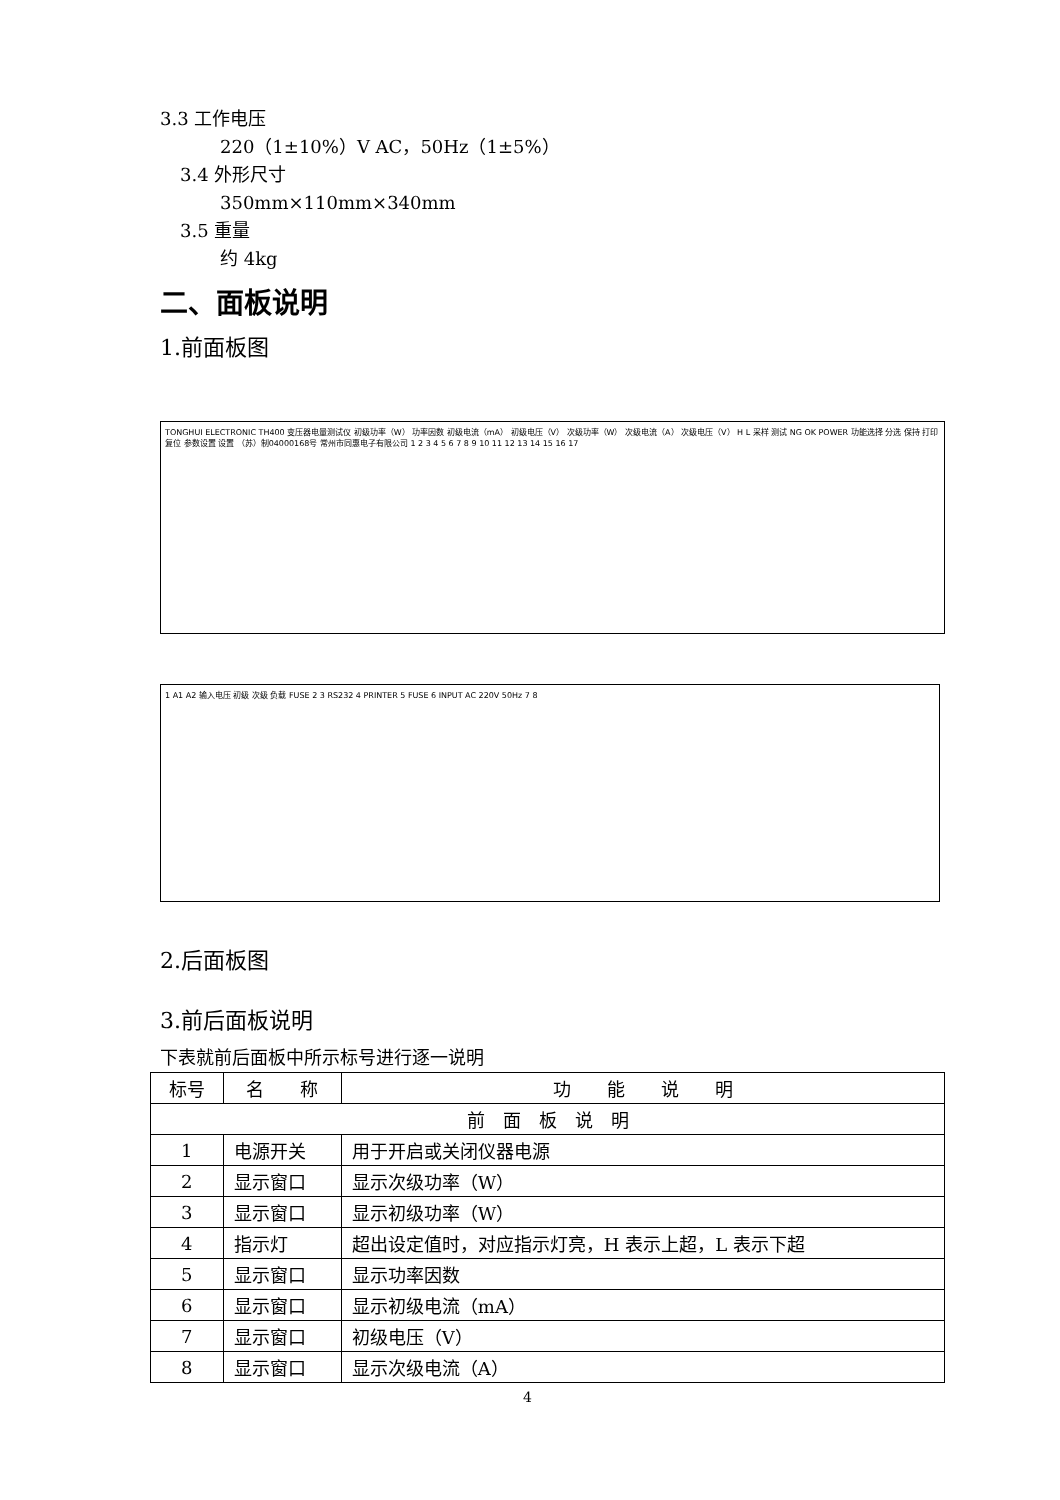3.3 工作电压
220（1±10%）V AC，50Hz（1±5%）
3.4 外形尺寸
350mm×110mm×340mm
3.5 重量
约 4kg
二、面板说明
1.前面板图
TONGHUI ELECTRONIC TH400 变压器电量测试仪 初级功率（W） 功率因数 初级电流（mA） 初级电压（V） 次级功率（W） 次级电流（A） 次级电压（V） H L 采样 测试 NG OK POWER 功能选择 分选 保持 打印 复位 参数设置 设置 （苏）制04000168号 常州市同惠电子有限公司 1 2 3 4 5 6 7 8 9 10 11 12 13 14 15 16 17
1 A1 A2 输入电压 初级 次级 负载 FUSE 2 3 RS232 4 PRINTER 5 FUSE 6 INPUT AC 220V 50Hz 7 8
2.后面板图
3.前后面板说明
下表就前后面板中所示标号进行逐一说明
| 标号 | 名 称 | 功 能 说 明 |
| --- | --- | --- |
| 前 面 板 说 明 | | |
| 1 | 电源开关 | 用于开启或关闭仪器电源 |
| 2 | 显示窗口 | 显示次级功率（W） |
| 3 | 显示窗口 | 显示初级功率（W） |
| 4 | 指示灯 | 超出设定值时，对应指示灯亮，H 表示上超，L 表示下超 |
| 5 | 显示窗口 | 显示功率因数 |
| 6 | 显示窗口 | 显示初级电流（mA） |
| 7 | 显示窗口 | 初级电压（V） |
| 8 | 显示窗口 | 显示次级电流（A） |
4